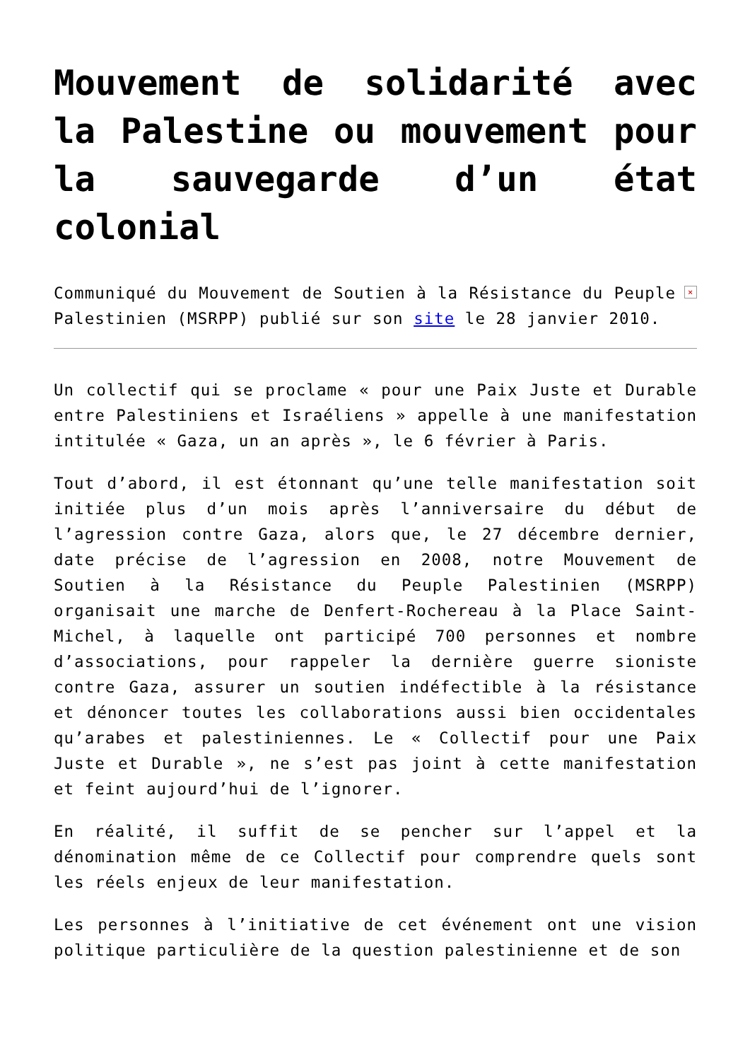Mouvement de solidarité avec la Palestine ou mouvement pour la sauvegarde d’un état colonial
× Communiqué du Mouvement de Soutien à la Résistance du Peuple Palestinien (MSRPP) publié sur son site le 28 janvier 2010.
Un collectif qui se proclame « pour une Paix Juste et Durable entre Palestiniens et Israéliens » appelle à une manifestation intitulée « Gaza, un an après », le 6 février à Paris.
Tout d’abord, il est étonnant qu’une telle manifestation soit initiée plus d’un mois après l’anniversaire du début de l’agression contre Gaza, alors que, le 27 décembre dernier, date précise de l’agression en 2008, notre Mouvement de Soutien à la Résistance du Peuple Palestinien (MSRPP) organisait une marche de Denfert-Rochereau à la Place Saint-Michel, à laquelle ont participé 700 personnes et nombre d’associations, pour rappeler la dernière guerre sioniste contre Gaza, assurer un soutien indéfectible à la résistance et dénoncer toutes les collaborations aussi bien occidentales qu’arabes et palestiniennes. Le « Collectif pour une Paix Juste et Durable », ne s’est pas joint à cette manifestation et feint aujourd’hui de l’ignorer.
En réalité, il suffit de se pencher sur l’appel et la dénomination même de ce Collectif pour comprendre quels sont les réels enjeux de leur manifestation.
Les personnes à l’initiative de cet événement ont une vision politique particulière de la question palestinienne et de son